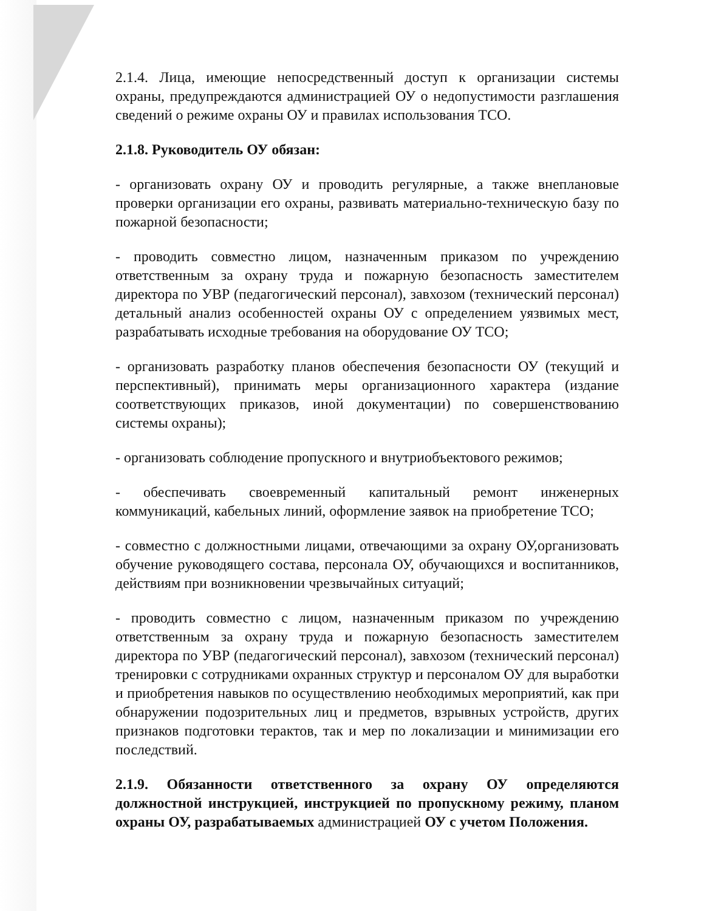2.1.4. Лица, имеющие непосредственный доступ к организации системы охраны, предупреждаются администрацией ОУ о недопустимости разглашения сведений о режиме охраны ОУ и правилах использования ТСО.
2.1.8. Руководитель ОУ обязан:
- организовать охрану ОУ и проводить регулярные, а также внеплановые проверки организации его охраны, развивать материально-техническую базу по пожарной безопасности;
- проводить совместно лицом, назначенным приказом по учреждению ответственным за охрану труда и пожарную безопасность заместителем директора по УВР (педагогический персонал), завхозом (технический персонал) детальный анализ особенностей охраны ОУ с определением уязвимых мест, разрабатывать исходные требования на оборудование ОУ ТСО;
- организовать разработку планов обеспечения безопасности ОУ (текущий и перспективный), принимать меры организационного характера (издание соответствующих приказов, иной документации) по совершенствованию системы охраны);
- организовать соблюдение пропускного и внутриобъектового режимов;
- обеспечивать своевременный капитальный ремонт инженерных коммуникаций, кабельных линий, оформление заявок на приобретение ТСО;
- совместно с должностными лицами, отвечающими за охрану ОУ,организовать обучение руководящего состава, персонала ОУ, обучающихся и воспитанников, действиям при возникновении чрезвычайных ситуаций;
- проводить совместно с лицом, назначенным приказом по учреждению ответственным за охрану труда и пожарную безопасность заместителем директора по УВР (педагогический персонал), завхозом (технический персонал) тренировки с сотрудниками охранных структур и персоналом ОУ для выработки и приобретения навыков по осуществлению необходимых мероприятий, как при обнаружении подозрительных лиц и предметов, взрывных устройств, других признаков подготовки терактов, так и мер по локализации и минимизации его последствий.
2.1.9. Обязанности ответственного за охрану ОУ определяются должностной инструкцией, инструкцией по пропускному режиму, планом охраны ОУ, разрабатываемых администрацией ОУ с учетом Положения.